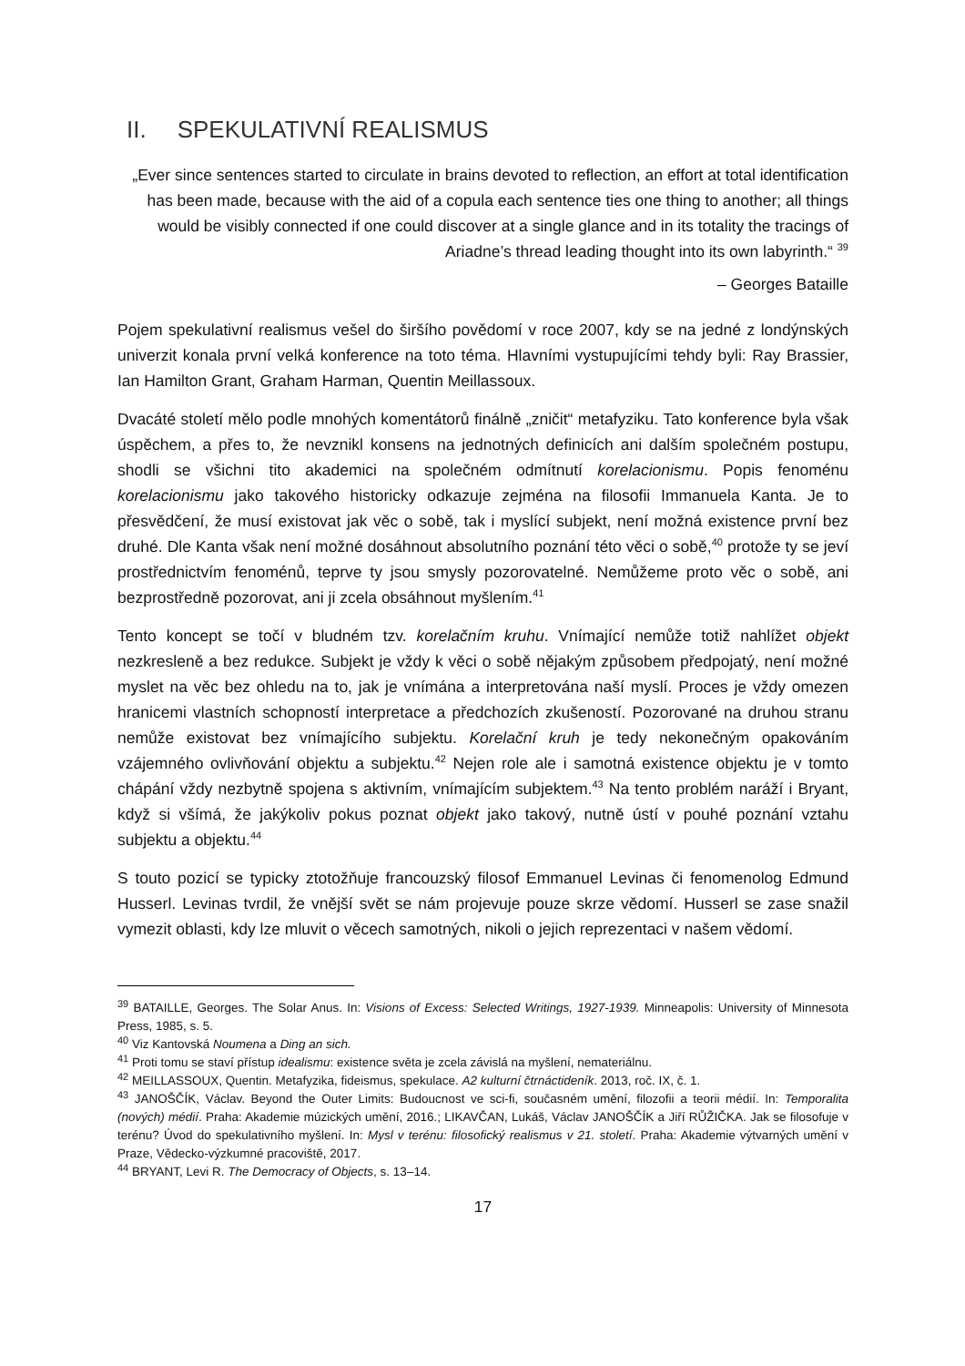II. SPEKULATIVNÍ REALISMUS
„Ever since sentences started to circulate in brains devoted to reflection, an effort at total identification has been made, because with the aid of a copula each sentence ties one thing to another; all things would be visibly connected if one could discover at a single glance and in its totality the tracings of Ariadne’s thread leading thought into its own labyrinth.“ <sup>39</sup>
– Georges Bataille
Pojem spekulativní realismus vešel do širšího povědomí v roce 2007, kdy se na jedné z londýnských univerzit konala první velká konference na toto téma. Hlavními vystupujícími tehdy byli: Ray Brassier, Ian Hamilton Grant, Graham Harman, Quentin Meillassoux.
Dvacáté století mělo podle mnohých komentátorů finálně „zničit“ metafyziku. Tato konference byla však úspěchem, a přes to, že nevznikl konsens na jednotných definicích ani dalším společném postupu, shodli se všichni tito akademici na společném odmítnutí korelacionismu. Popis fenoménu korelacionismu jako takového historicky odkazuje zejména na filosofii Immanuela Kanta. Je to přesvědčení, že musí existovat jak věc o sobě, tak i myslící subjekt, není možná existence první bez druhé. Dle Kanta však není možné dosáhnout absolutního poznání této věci o sobě,<sup>40</sup> protože ty se jeví prostřednictvím fenoménů, teprve ty jsou smysly pozorovatelné. Nemůžeme proto věc o sobě, ani bezprostředně pozorovat, ani ji zcela obsáhnout myšlením.<sup>41</sup>
Tento koncept se točí v bludném tzv. korelačním kruhu. Vnímající nemůže totiž nahlížet objekt nezkresleně a bez redukce. Subjekt je vždy k věci o sobě nějakým způsobem předpojatý, není možné myslet na věc bez ohledu na to, jak je vnímána a interpretována naší myslí. Proces je vždy omezen hranicemi vlastních schopností interpretace a předchozích zkušeností. Pozorované na druhou stranu nemůže existovat bez vnímajícího subjektu. Korelační kruh je tedy nekonečným opakováním vzájemného ovlivňování objektu a subjektu.<sup>42</sup> Nejen role ale i samotná existence objektu je v tomto chápání vždy nezbytně spojena s aktivním, vnímajícím subjektem.<sup>43</sup> Na tento problém naráží i Bryant, když si všímá, že jakýkoliv pokus poznat objekt jako takový, nutně ústí v pouhé poznání vztahu subjektu a objektu.<sup>44</sup>
S touto pozicí se typicky ztotožňuje francouzský filosof Emmanuel Levinas či fenomenolog Edmund Husserl. Levinas tvrdil, že vnější svět se nám projevuje pouze skrze vědomí. Husserl se zase snažil vymezit oblasti, kdy lze mluvit o věcech samotných, nikoli o jejich reprezentaci v našem vědomí.
<sup>39</sup> BATAILLE, Georges. The Solar Anus. In: Visions of Excess: Selected Writings, 1927-1939. Minneapolis: University of Minnesota Press, 1985, s. 5.
<sup>40</sup> Viz Kantovská Noumena a Ding an sich.
<sup>41</sup> Proti tomu se staví přístup idealismu: existence světa je zcela závislá na myšlení, nemateriálnu.
<sup>42</sup> MEILLASSOUX, Quentin. Metafyzika, fideismus, spekulace. A2 kulturní čtrnáctideník. 2013, roč. IX, č. 1.
<sup>43</sup> JANOŠČÍK, Václav. Beyond the Outer Limits: Budoucnost ve sci-fi, současném umění, filozofii a teorii médií. In: Temporalita (nových) médií. Praha: Akademie múzických umění, 2016.; LIKAVČAN, Lukáš, Václav JANOŠČÍK a Jiří RŮŽIČKA. Jak se filosofuje v terénu? Úvod do spekulativního myšlení. In: Mysl v terénu: filosofický realismus v 21. století. Praha: Akademie výtvarných umění v Praze, Vědecko-výzkumné pracoviště, 2017.
<sup>44</sup> BRYANT, Levi R. The Democracy of Objects, s. 13–14.
17